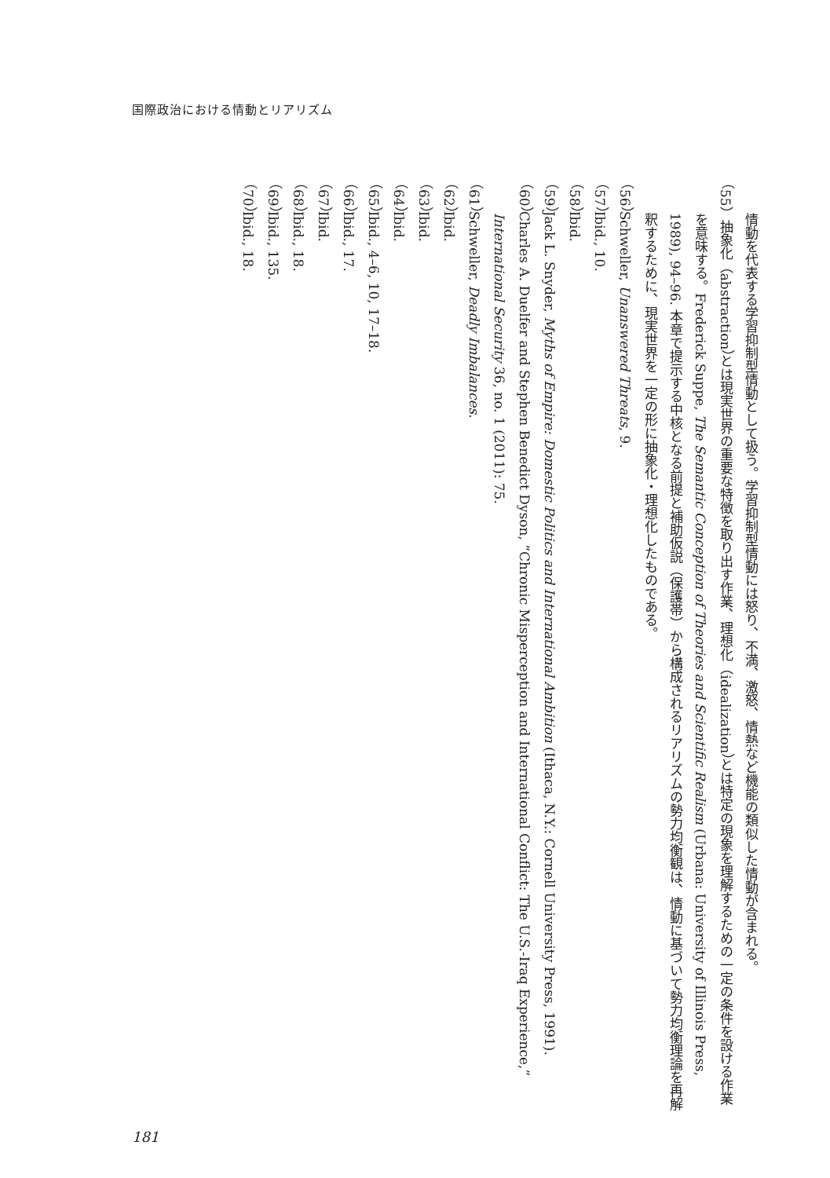国際政治における情動とリアリズム
情動を代表する学習抑制型情動として扱う。学習抑制型情動には怒り、不満、激怒、情熱など機能の類似した情動が含まれる。
（55）抽象化（abstraction）とは現実世界の重要な特徴を取り出す作業、理想化（idealization）とは特定の現象を理解するための一定の条件を設ける作業を意味する。Frederick Suppe, The Semantic Conception of Theories and Scientific Realism (Urbana: University of Illinois Press, 1989), 94–96. 本章で提示する中核となる前提と補助仮説（保護帯）から構成されるリアリズムの勢力均衡観は、情動に基づいて勢力均衡理論を再解釈するために、現実世界を一定の形に抽象化・理想化したものである。
（56）Schweller, Unanswered Threats, 9.
（57）Ibid., 10.
（58）Ibid.
（59）Jack L. Snyder, Myths of Empire: Domestic Politics and International Ambition (Ithaca, N.Y.: Cornell University Press, 1991).
（60）Charles A. Duelfer and Stephen Benedict Dyson, “Chronic Misperception and International Conflict: The U.S.-Iraq Experience,” International Security 36, no. 1 (2011): 75.
（61）Schweller, Deadly Imbalances.
（62）Ibid.
（63）Ibid.
（64）Ibid.
（65）Ibid., 4–6, 10, 17–18.
（66）Ibid., 17.
（67）Ibid.
（68）Ibid., 18.
（69）Ibid., 135.
（70）Ibid., 18.
181